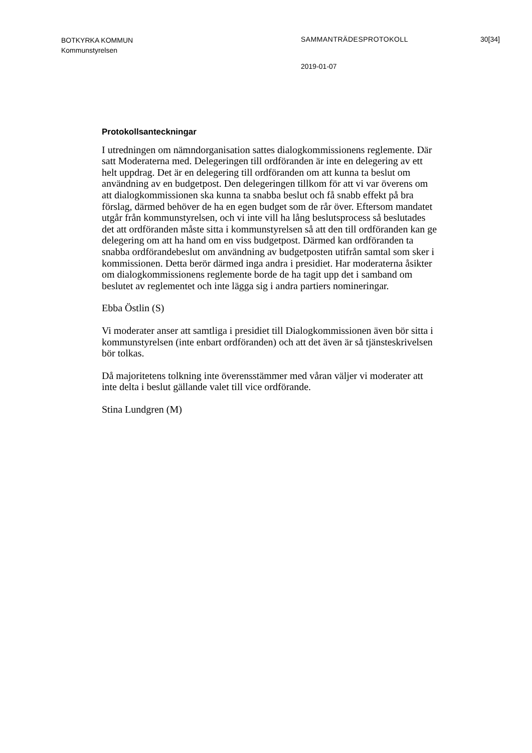BOTKYRKA KOMMUN
Kommunstyrelsen
SAMMANTRÄDESPROTOKOLL 30[34]
2019-01-07
Protokollsanteckningar
I utredningen om nämndorganisation sattes dialogkommissionens reglemente. Där satt Moderaterna med. Delegeringen till ordföranden är inte en delegering av ett helt uppdrag. Det är en delegering till ordföranden om att kunna ta beslut om användning av en budgetpost. Den delegeringen tillkom för att vi var överens om att dialogkommissionen ska kunna ta snabba beslut och få snabb effekt på bra förslag, därmed behöver de ha en egen budget som de rår över. Eftersom mandatet utgår från kommunstyrelsen, och vi inte vill ha lång beslutsprocess så beslutades det att ordföranden måste sitta i kommunstyrelsen så att den till ordföranden kan ge delegering om att ha hand om en viss budgetpost. Därmed kan ordföranden ta snabba ordförandebeslut om användning av budgetposten utifrån samtal som sker i kommissionen. Detta berör därmed inga andra i presidiet. Har moderaterna åsikter om dialogkommissionens reglemente borde de ha tagit upp det i samband om beslutet av reglementet och inte lägga sig i andra partiers nomineringar.
Ebba Östlin (S)
Vi moderater anser att samtliga i presidiet till Dialogkommissionen även bör sitta i kommunstyrelsen (inte enbart ordföranden) och att det även är så tjänsteskrivelsen bör tolkas.
Då majoritetens tolkning inte överensstämmer med våran väljer vi moderater att inte delta i beslut gällande valet till vice ordförande.
Stina Lundgren (M)